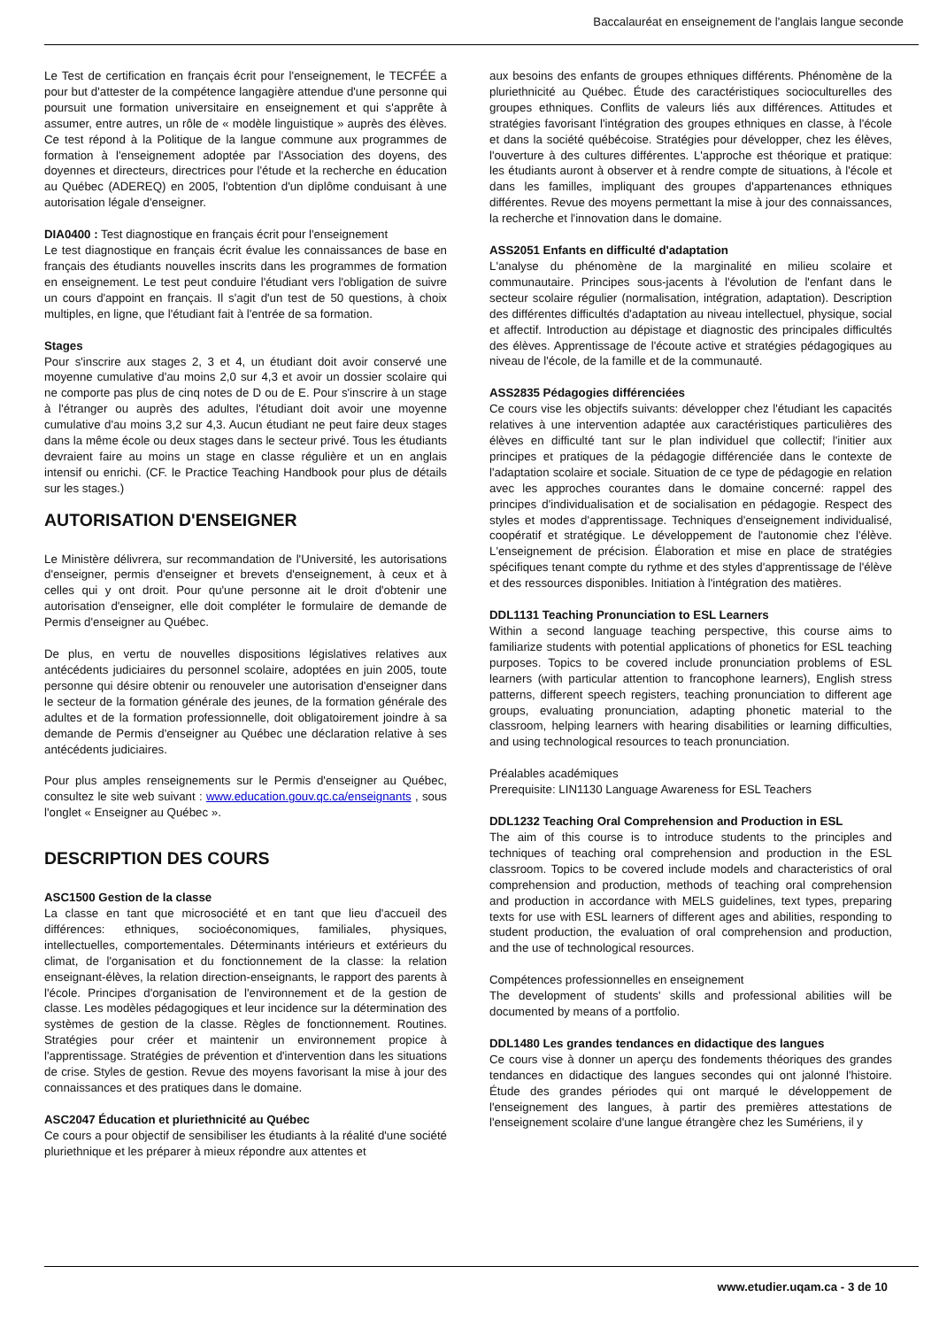Baccalauréat en enseignement de l'anglais langue seconde
Le Test de certification en français écrit pour l'enseignement, le TECFÉE a pour but d'attester de la compétence langagière attendue d'une personne qui poursuit une formation universitaire en enseignement et qui s'apprête à assumer, entre autres, un rôle de « modèle linguistique » auprès des élèves. Ce test répond à la Politique de la langue commune aux programmes de formation à l'enseignement adoptée par l'Association des doyens, des doyennes et directeurs, directrices pour l'étude et la recherche en éducation au Québec (ADEREQ) en 2005, l'obtention d'un diplôme conduisant à une autorisation légale d'enseigner.
DIA0400 : Test diagnostique en français écrit pour l'enseignement
Le test diagnostique en français écrit évalue les connaissances de base en français des étudiants nouvelles inscrits dans les programmes de formation en enseignement. Le test peut conduire l'étudiant vers l'obligation de suivre un cours d'appoint en français. Il s'agit d'un test de 50 questions, à choix multiples, en ligne, que l'étudiant fait à l'entrée de sa formation.
Stages
Pour s'inscrire aux stages 2, 3 et 4, un étudiant doit avoir conservé une moyenne cumulative d'au moins 2,0 sur 4,3 et avoir un dossier scolaire qui ne comporte pas plus de cinq notes de D ou de E. Pour s'inscrire à un stage à l'étranger ou auprès des adultes, l'étudiant doit avoir une moyenne cumulative d'au moins 3,2 sur 4,3. Aucun étudiant ne peut faire deux stages dans la même école ou deux stages dans le secteur privé. Tous les étudiants devraient faire au moins un stage en classe régulière et un en anglais intensif ou enrichi. (CF. le Practice Teaching Handbook pour plus de détails sur les stages.)
AUTORISATION D'ENSEIGNER
Le Ministère délivrera, sur recommandation de l'Université, les autorisations d'enseigner, permis d'enseigner et brevets d'enseignement, à ceux et à celles qui y ont droit. Pour qu'une personne ait le droit d'obtenir une autorisation d'enseigner, elle doit compléter le formulaire de demande de Permis d'enseigner au Québec.
De plus, en vertu de nouvelles dispositions législatives relatives aux antécédents judiciaires du personnel scolaire, adoptées en juin 2005, toute personne qui désire obtenir ou renouveler une autorisation d'enseigner dans le secteur de la formation générale des jeunes, de la formation générale des adultes et de la formation professionnelle, doit obligatoirement joindre à sa demande de Permis d'enseigner au Québec une déclaration relative à ses antécédents judiciaires.
Pour plus amples renseignements sur le Permis d'enseigner au Québec, consultez le site web suivant : www.education.gouv.qc.ca/enseignants , sous l'onglet « Enseigner au Québec ».
DESCRIPTION DES COURS
ASC1500 Gestion de la classe
La classe en tant que microsociété et en tant que lieu d'accueil des différences: ethniques, socioéconomiques, familiales, physiques, intellectuelles, comportementales. Déterminants intérieurs et extérieurs du climat, de l'organisation et du fonctionnement de la classe: la relation enseignant-élèves, la relation direction-enseignants, le rapport des parents à l'école. Principes d'organisation de l'environnement et de la gestion de classe. Les modèles pédagogiques et leur incidence sur la détermination des systèmes de gestion de la classe. Règles de fonctionnement. Routines. Stratégies pour créer et maintenir un environnement propice à l'apprentissage. Stratégies de prévention et d'intervention dans les situations de crise. Styles de gestion. Revue des moyens favorisant la mise à jour des connaissances et des pratiques dans le domaine.
ASC2047 Éducation et pluriethnicité au Québec
Ce cours a pour objectif de sensibiliser les étudiants à la réalité d'une société pluriethnique et les préparer à mieux répondre aux attentes et
aux besoins des enfants de groupes ethniques différents. Phénomène de la pluriethnicité au Québec. Étude des caractéristiques socioculturelles des groupes ethniques. Conflits de valeurs liés aux différences. Attitudes et stratégies favorisant l'intégration des groupes ethniques en classe, à l'école et dans la société québécoise. Stratégies pour développer, chez les élèves, l'ouverture à des cultures différentes. L'approche est théorique et pratique: les étudiants auront à observer et à rendre compte de situations, à l'école et dans les familles, impliquant des groupes d'appartenances ethniques différentes. Revue des moyens permettant la mise à jour des connaissances, la recherche et l'innovation dans le domaine.
ASS2051 Enfants en difficulté d'adaptation
L'analyse du phénomène de la marginalité en milieu scolaire et communautaire. Principes sous-jacents à l'évolution de l'enfant dans le secteur scolaire régulier (normalisation, intégration, adaptation). Description des différentes difficultés d'adaptation au niveau intellectuel, physique, social et affectif. Introduction au dépistage et diagnostic des principales difficultés des élèves. Apprentissage de l'écoute active et stratégies pédagogiques au niveau de l'école, de la famille et de la communauté.
ASS2835 Pédagogies différenciées
Ce cours vise les objectifs suivants: développer chez l'étudiant les capacités relatives à une intervention adaptée aux caractéristiques particulières des élèves en difficulté tant sur le plan individuel que collectif; l'initier aux principes et pratiques de la pédagogie différenciée dans le contexte de l'adaptation scolaire et sociale. Situation de ce type de pédagogie en relation avec les approches courantes dans le domaine concerné: rappel des principes d'individualisation et de socialisation en pédagogie. Respect des styles et modes d'apprentissage. Techniques d'enseignement individualisé, coopératif et stratégique. Le développement de l'autonomie chez l'élève. L'enseignement de précision. Élaboration et mise en place de stratégies spécifiques tenant compte du rythme et des styles d'apprentissage de l'élève et des ressources disponibles. Initiation à l'intégration des matières.
DDL1131 Teaching Pronunciation to ESL Learners
Within a second language teaching perspective, this course aims to familiarize students with potential applications of phonetics for ESL teaching purposes. Topics to be covered include pronunciation problems of ESL learners (with particular attention to francophone learners), English stress patterns, different speech registers, teaching pronunciation to different age groups, evaluating pronunciation, adapting phonetic material to the classroom, helping learners with hearing disabilities or learning difficulties, and using technological resources to teach pronunciation.
Préalables académiques
Prerequisite: LIN1130 Language Awareness for ESL Teachers
DDL1232 Teaching Oral Comprehension and Production in ESL
The aim of this course is to introduce students to the principles and techniques of teaching oral comprehension and production in the ESL classroom. Topics to be covered include models and characteristics of oral comprehension and production, methods of teaching oral comprehension and production in accordance with MELS guidelines, text types, preparing texts for use with ESL learners of different ages and abilities, responding to student production, the evaluation of oral comprehension and production, and the use of technological resources.
Compétences professionnelles en enseignement
The development of students' skills and professional abilities will be documented by means of a portfolio.
DDL1480 Les grandes tendances en didactique des langues
Ce cours vise à donner un aperçu des fondements théoriques des grandes tendances en didactique des langues secondes qui ont jalonné l'histoire. Étude des grandes périodes qui ont marqué le développement de l'enseignement des langues, à partir des premières attestations de l'enseignement scolaire d'une langue étrangère chez les Sumériens, il y
www.etudier.uqam.ca - 3 de 10